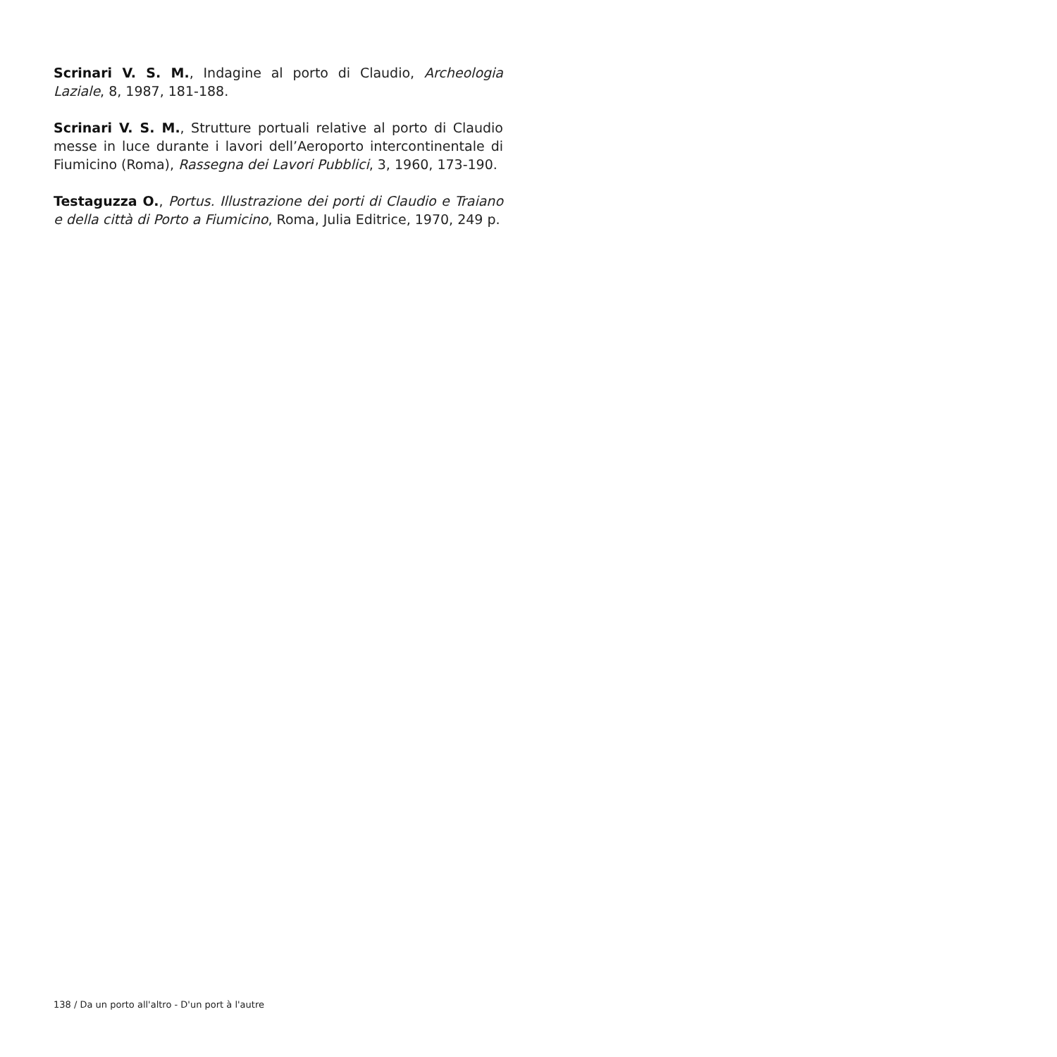Scrinari V. S. M., Indagine al porto di Claudio, Archeologia Laziale, 8, 1987, 181-188.
Scrinari V. S. M., Strutture portuali relative al porto di Claudio messe in luce durante i lavori dell’Aeroporto intercontinentale di Fiumicino (Roma), Rassegna dei Lavori Pubblici, 3, 1960, 173-190.
Testaguzza O., Portus. Illustrazione dei porti di Claudio e Traiano e della città di Porto a Fiumicino, Roma, Julia Editrice, 1970, 249 p.
138 / Da un porto all'altro - D'un port à l'autre